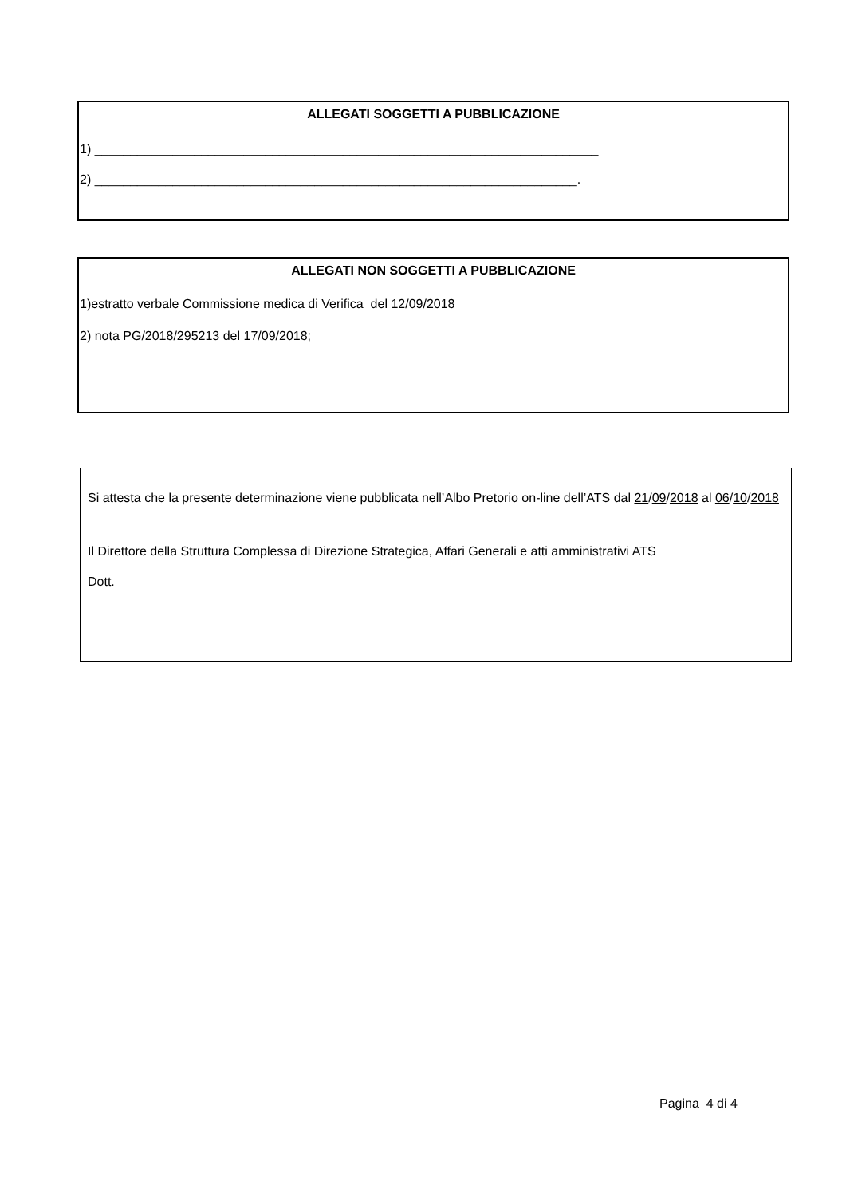ALLEGATI SOGGETTI A PUBBLICAZIONE
1) _______________________________________________________________________
2) ____________________________________________________________________.
ALLEGATI NON SOGGETTI A PUBBLICAZIONE
1)estratto verbale Commissione medica di Verifica del 12/09/2018
2) nota PG/2018/295213 del 17/09/2018;
Si attesta che la presente determinazione viene pubblicata nell’Albo Pretorio on-line dell’ATS dal 21/09/2018 al 06/10/2018
Il Direttore della Struttura Complessa di Direzione Strategica, Affari Generali e atti amministrativi ATS
Dott.
Pagina 4 di 4